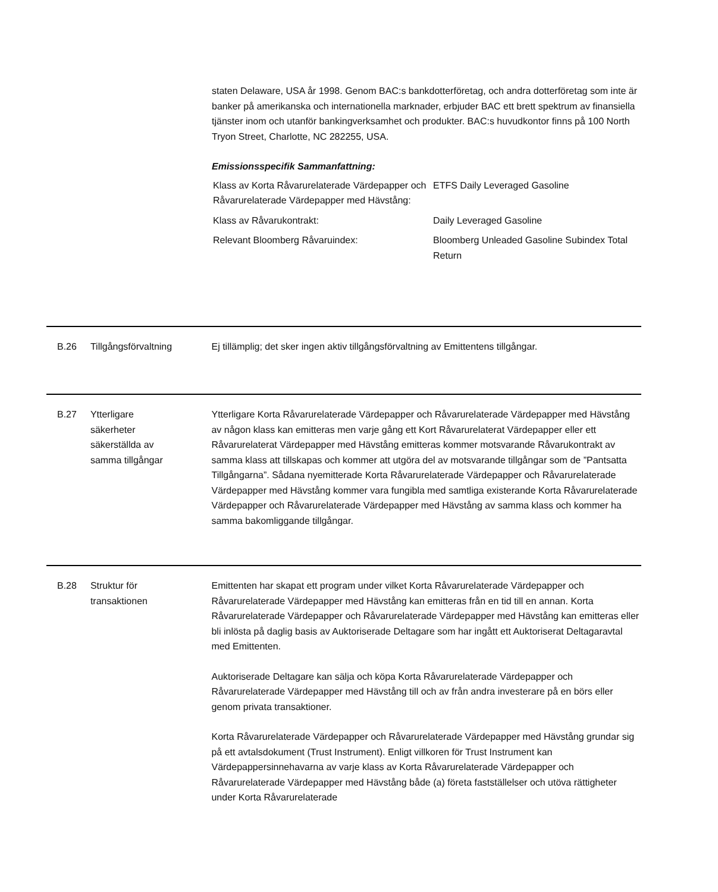staten Delaware, USA år 1998. Genom BAC:s bankdotterföretag, och andra dotterföretag som inte är banker på amerikanska och internationella marknader, erbjuder BAC ett brett spektrum av finansiella tjänster inom och utanför bankingverksamhet och produkter. BAC:s huvudkontor finns på 100 North Tryon Street, Charlotte, NC 282255, USA.
Emissionsspecifik Sammanfattning:
| Klass av Korta Råvarurelaterade Värdepapper och Råvarurelaterade Värdepapper med Hävstång: | ETFS Daily Leveraged Gasoline |
| Klass av Råvarukontrakt: | Daily Leveraged Gasoline |
| Relevant Bloomberg Råvaruindex: | Bloomberg Unleaded Gasoline Subindex Total Return |
B.26 Tillgångsförvaltning Ej tillämplig; det sker ingen aktiv tillgångsförvaltning av Emittentens tillgångar.
B.27 Ytterligare
säkerheter
säkerställda av
samma tillgångar
Ytterligare Korta Råvarurelaterade Värdepapper och Råvarurelaterade Värdepapper med Hävstång av någon klass kan emitteras men varje gång ett Kort Råvarurelaterat Värdepapper eller ett Råvarurelaterat Värdepapper med Hävstång emitteras kommer motsvarande Råvarukontrakt av samma klass att tillskapas och kommer att utgöra del av motsvarande tillgångar som de ”Pantsatta Tillgångarna”. Sådana nyemitterade Korta Råvarurelaterade Värdepapper och Råvarurelaterade Värdepapper med Hävstång kommer vara fungibla med samtliga existerande Korta Råvarurelaterade Värdepapper och Råvarurelaterade Värdepapper med Hävstång av samma klass och kommer ha samma bakomliggande tillgångar.
B.28 Struktur för
transaktionen
Emittenten har skapat ett program under vilket Korta Råvarurelaterade Värdepapper och Råvarurelaterade Värdepapper med Hävstång kan emitteras från en tid till en annan. Korta Råvarurelaterade Värdepapper och Råvarurelaterade Värdepapper med Hävstång kan emitteras eller bli inlösta på daglig basis av Auktoriserade Deltagare som har ingått ett Auktoriserat Deltagaravtal med Emittenten.
Auktoriserade Deltagare kan sälja och köpa Korta Råvarurelaterade Värdepapper och Råvarurelaterade Värdepapper med Hävstång till och av från andra investerare på en börs eller genom privata transaktioner.
Korta Råvarurelaterade Värdepapper och Råvarurelaterade Värdepapper med Hävstång grundar sig på ett avtalsdokument (Trust Instrument). Enligt villkoren för Trust Instrument kan Värdepappersinnehavarna av varje klass av Korta Råvarurelaterade Värdepapper och Råvarurelaterade Värdepapper med Hävstång både (a) företa fastställelser och utöva rättigheter under Korta Råvarurelaterade